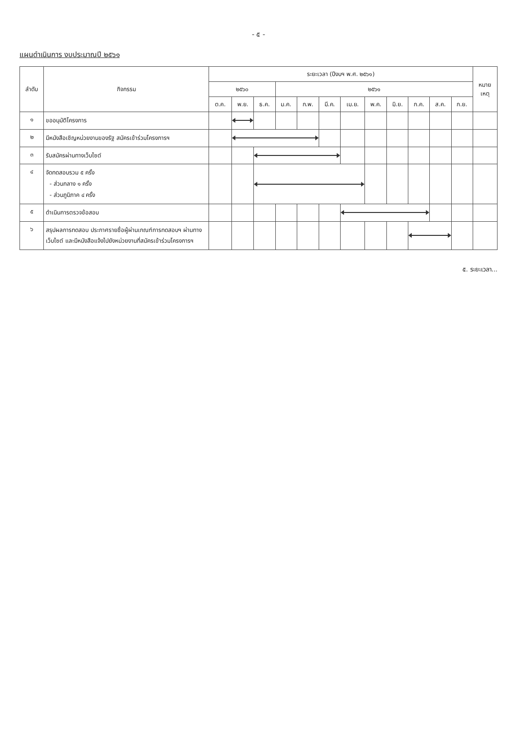- ๕ -
แผนดำเนินการ งบประมาณปี ๒๕๖๑
| ลำดับ | กิจกรรม | ระยะเวลา (ปีงบฯ พ.ศ. ๒๕๖๑) | | | | | | | | | | | | หมาย เหตุ |
| --- | --- | --- | --- | --- | --- | --- | --- | --- | --- | --- | --- | --- | --- | --- |
| | | ๒๕๖๐ | | | ๒๕๖๑ | | | | | | | | | |
| | | ต.ค. | พ.ย. | ธ.ค. | ม.ค. | ก.พ. | มี.ค. | เม.ย. | พ.ค. | มิ.ย. | ก.ค. | ส.ค. | ก.ย. | |
| ๑ | ขออนุมัติโครงการ | | | | | | | | | | | | | |
| ๒ | มีหนังสือเชิญหน่วยงานของรัฐ สมัครเข้าร่วมโครงการฯ | | | | | | | | | | | | | |
| ๓ | รับสมัครผ่านทางเว็บไซต์ | | | | | | | | | | | | | |
| ๔ | จัดทดสอบรวม ๕ ครั้ง - ส่วนกลาง ๑ ครั้ง - ส่วนภูมิภาค ๔ ครั้ง | | | | | | | | | | | | | |
| ๕ | ดำเนินการตรวจข้อสอบ | | | | | | | | | | | | | |
| ๖ | สรุปผลการทดสอบ ประกาศรายชื่อผู้ผ่านเกณฑ์การทดสอบฯ ผ่านทางเว็บไซต์ และมีหนังสือแจ้งไปยังหน่วยงานที่สมัครเข้าร่วมโครงการฯ | | | | | | | | | | | | | |
๕. ระยะเวลา...